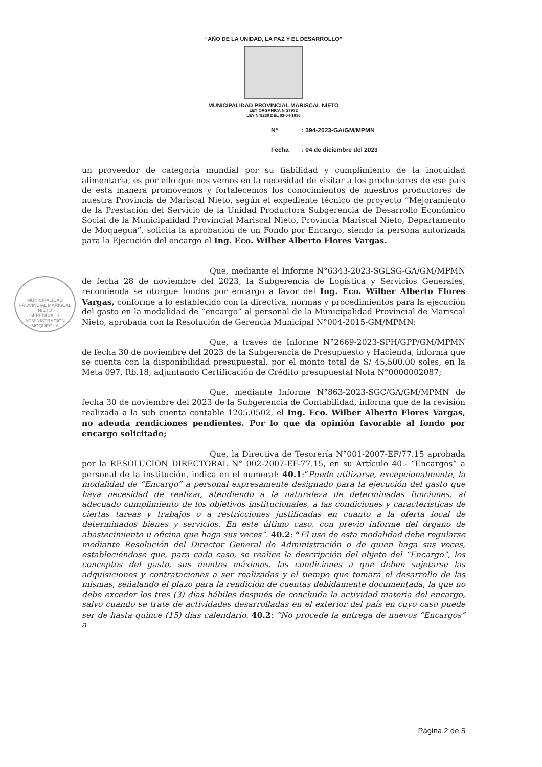“AÑO DE LA UNIDAD, LA PAZ Y EL DESARROLLO”
MUNICIPALIDAD PROVINCIAL MARISCAL NIETO
LEY ORGANICA N°27972
LEY N°8230 DEL 03-04-1936
N°: 394-2023-GA/GM/MPMN
Fecha: 04 de diciembre del 2023
un proveedor de categoría mundial por su fiabilidad y cumplimiento de la inocuidad alimentaria, es por ello que nos vemos en la necesidad de visitar a los productores de ese país de esta manera promovemos y fortalecemos los conocimientos de nuestros productores de nuestra Provincia de Mariscal Nieto, según el expediente técnico de proyecto “Mejoramiento de la Prestación del Servicio de la Unidad Productora Subgerencia de Desarrollo Económico Social de la Municipalidad Provincial Mariscal Nieto, Provincia Mariscal Nieto, Departamento de Moquegua”, solicita la aprobación de un Fondo por Encargo, siendo la persona autorizada para la Ejecución del encargo el Ing. Eco. Wilber Alberto Flores Vargas.
Que, mediante el Informe N°6343-2023-SGLSG-GA/GM/MPMN de fecha 28 de noviembre del 2023, la Subgerencia de Logística y Servicios Generales, recomienda se otorgue fondos por encargo a favor del Ing. Eco. Wilber Alberto Flores Vargas, conforme a lo establecido con la directiva, normas y procedimientos para la ejecución del gasto en la modalidad de “encargo” al personal de la Municipalidad Provincial de Mariscal Nieto, aprobada con la Resolución de Gerencia Municipal N°004-2015-GM/MPMN;
Que, a través de Informe N°2669-2023-SPH/GPP/GM/MPMN de fecha 30 de noviembre del 2023 de la Subgerencia de Presupuesto y Hacienda, informa que se cuenta con la disponibilidad presupuestal, por el monto total de S/ 45,500.00 soles, en la Meta 097, Rb.18, adjuntando Certificación de Crédito presupuestal Nota N°0000002087;
Que, mediante Informe N°863-2023-SGC/GA/GM/MPMN de fecha 30 de noviembre del 2023 de la Subgerencia de Contabilidad, informa que de la revisión realizada a la sub cuenta contable 1205.0502, el Ing. Eco. Wilber Alberto Flores Vargas, no adeuda rendiciones pendientes. Por lo que da opinión favorable al fondo por encargo solicitado;
Que, la Directiva de Tesorería N°001-2007-EF/77.15 aprobada por la RESOLUCION DIRECTORAL N° 002-2007-EF-77.15, en su Artículo 40.- “Encargos” a personal de la institución, indica en el numeral: 40.1:“Puede utilizarse, excepcionalmente, la modalidad de “Encargo” a personal expresamente designado para la ejecución del gasto que haya necesidad de realizar, atendiendo a la naturaleza de determinadas funciones, al adecuado cumplimiento de los objetivos institucionales, a las condiciones y características de ciertas tareas y trabajos o a restricciones justificadas en cuanto a la oferta local de determinados bienes y servicios. En este último caso, con previo informe del órgano de abastecimiento u oficina que haga sus veces”. 40.2: “El uso de esta modalidad debe regularse mediante Resolución del Director General de Administración o de quien haga sus veces, estableciéndose que, para cada caso, se realice la descripción del objeto del “Encargo”, los conceptos del gasto, sus montos máximos, las condiciones a que deben sujetarse las adquisiciones y contrataciones a ser realizadas y el tiempo que tomará el desarrollo de las mismas, señalando el plazo para la rendición de cuentas debidamente documentada, la que no debe exceder los tres (3) días hábiles después de concluida la actividad materia del encargo, salvo cuando se trate de actividades desarrolladas en el exterior del país en cuyo caso puede ser de hasta quince (15) días calendario. 40.2: “No procede la entrega de nuevos “Encargos” a
MUNICIPALIDAD PROVINCIAL MARISCAL NIETO
GERENCIA DE ADMINISTRACIÓN
MOQUEGUA
Página 2 de 5